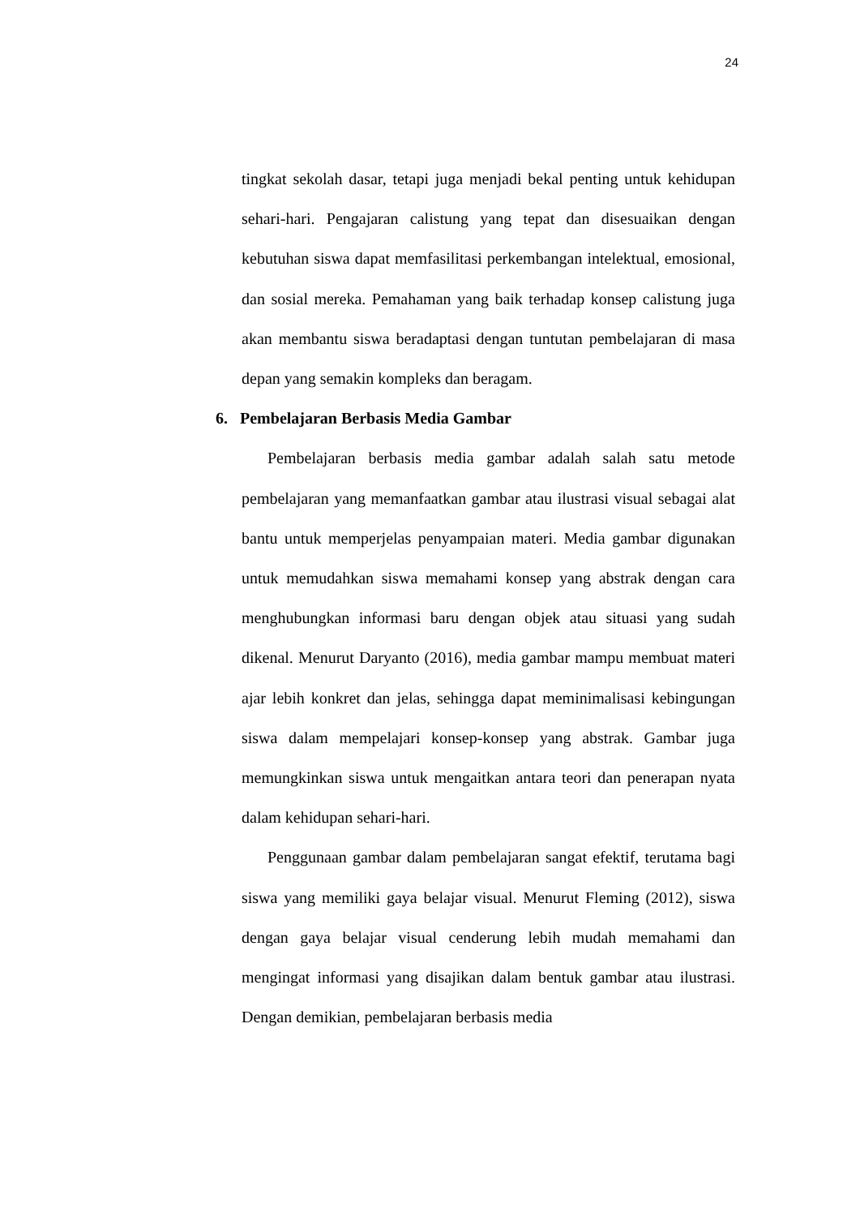24
tingkat sekolah dasar, tetapi juga menjadi bekal penting untuk kehidupan sehari-hari. Pengajaran calistung yang tepat dan disesuaikan dengan kebutuhan siswa dapat memfasilitasi perkembangan intelektual, emosional, dan sosial mereka. Pemahaman yang baik terhadap konsep calistung juga akan membantu siswa beradaptasi dengan tuntutan pembelajaran di masa depan yang semakin kompleks dan beragam.
6. Pembelajaran Berbasis Media Gambar
Pembelajaran berbasis media gambar adalah salah satu metode pembelajaran yang memanfaatkan gambar atau ilustrasi visual sebagai alat bantu untuk memperjelas penyampaian materi. Media gambar digunakan untuk memudahkan siswa memahami konsep yang abstrak dengan cara menghubungkan informasi baru dengan objek atau situasi yang sudah dikenal. Menurut Daryanto (2016), media gambar mampu membuat materi ajar lebih konkret dan jelas, sehingga dapat meminimalisasi kebingungan siswa dalam mempelajari konsep-konsep yang abstrak. Gambar juga memungkinkan siswa untuk mengaitkan antara teori dan penerapan nyata dalam kehidupan sehari-hari.
Penggunaan gambar dalam pembelajaran sangat efektif, terutama bagi siswa yang memiliki gaya belajar visual. Menurut Fleming (2012), siswa dengan gaya belajar visual cenderung lebih mudah memahami dan mengingat informasi yang disajikan dalam bentuk gambar atau ilustrasi. Dengan demikian, pembelajaran berbasis media